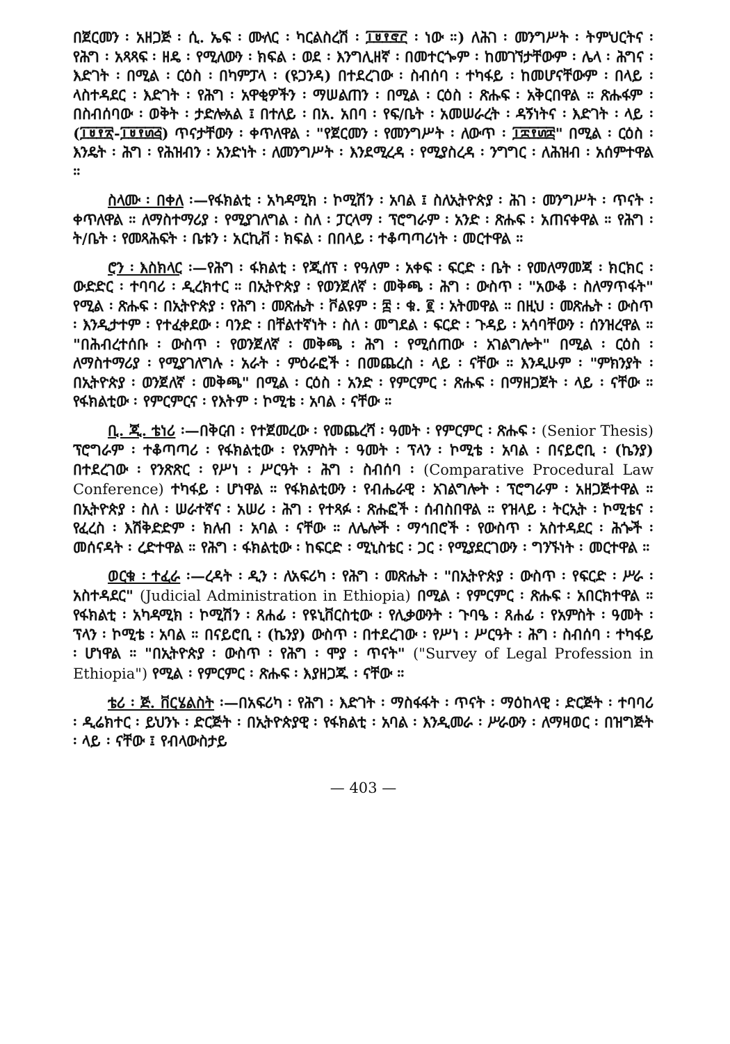በጀርመን ፡ አዘጋጅ ፡ ሲ. ኤፍ ፡ ሙለር ፡ ካርልስረሽ ፡ ፲፱፻፸፫ ፡ ነው ።) ለሕገ ፡ መንግሥት ፡ ትምህርትና ፡ የሕግ ፡ አጻጻፍ ፡ ዘዴ ፡ የሚለውን ፡ ክፍል ፡ ወደ ፡ እንግሊዘኛ ፡ በመተርጐም ፡ ከመገኘታቸውም ፡ ሌላ ፡ ሕግና ፡ እድገት ፡ በሚል ፡ ርዕስ ፡ በካምፓላ ፡ (ዩጋንዳ) በተደረገው ፡ ስብሰባ ፡ ተካፋይ ፡ ከመሆናቸውም ፡ በላይ ፡ ላስተዳደር ፡ እድገት ፡ የሕግ ፡ አዋቂዎችን ፡ ማሠልጠን ፡ በሚል ፡ ርዕስ ፡ ጽሑፍ ፡ አቅርበዋል ። ጽሑፋም ፡ በስብሰባው ፡ ወቅት ፡ ታድሎአል ፤ በተለይ ፡ በአ. አበባ ፡ የፍ/ቤት ፡ አመሠራረት ፡ ዳኝነትና ፡ እድገት ፡ ላይ ፡ (፲፱፻፳-፲፱፻፴፭) ጥናታቸውን ፡ ቀጥለዋል ፡ "የጀርመን ፡ የመንግሥት ፡ ለውጥ ፡ ፲፰፻፴፰" በሚል ፡ ርዕስ ፡ እንዴት ፡ ሕግ ፡ የሕዝብን ፡ አንድነት ፡ ለመንግሥት ፡ እንደሚረዳ ፡ የሚያስረዳ ፡ ንግግር ፡ ለሕዝብ ፡ አሰምተዋል ።
ስላሙ ፡ በቀለ ፡—የፋክልቲ ፡ አካዳሚክ ፡ ኮሚሽን ፡ አባል ፤ ስለኢትዮጵያ ፡ ሕገ ፡ መንግሥት ፡ ጥናት ፡ ቀጥለዋል ። ለማስተማሪያ ፡ የሚያገለግል ፡ ስለ ፡ ፓርላማ ፡ ፕሮግራም ፡ አንድ ፡ ጽሑፍ ፡ አጠናቀዋል ። የሕግ ፡ ት/ቤት ፡ የመጻሕፍት ፡ ቤቱን ፡ አርኪቭ ፡ ክፍል ፡ በበላይ ፡ ተቆጣጣሪነት ፡ መርተዋል ።
ሮን ፡ እስክላር ፡—የሕግ ፡ ፋክልቲ ፡ የጂሰፕ ፡ የዓለም ፡ አቀፍ ፡ ፍርድ ፡ ቤት ፡ የመለማመጃ ፡ ክርክር ፡ ውድድር ፡ ተባባሪ ፡ ዲረክተር ። በኢትዮጵያ ፡ የወንጀለኛ ፡ መቅጫ ፡ ሕግ ፡ ውስጥ ፡ "አውቆ ፡ ስለማጥፋት" የሚል ፡ ጽሑፍ ፡ በኢትዮጵያ ፡ የሕግ ፡ መጽሔት ፡ ቮልዩም ፡ ፰ ፡ ቁ. ፪ ፡ አትመዋል ። በዚህ ፡ መጽሔት ፡ ውስጥ ፡ እንዲታተም ፡ የተፈቀደው ፡ ባንድ ፡ በቸልተኛነት ፡ ስለ ፡ መግደል ፡ ፍርድ ፡ ጉዳይ ፡ አሳባቸውን ፡ ሰንዝረዋል ። "በሕብረተሰቡ ፡ ውስጥ ፡ የወንጀለኛ ፡ መቅጫ ፡ ሕግ ፡ የሚሰጠው ፡ አገልግሎት" በሚል ፡ ርዕስ ፡ ለማስተማሪያ ፡ የሚያገለግሉ ፡ አራት ፡ ምዕራፎች ፡ በመጨረስ ፡ ላይ ፡ ናቸው ። እንዲሁም ፡ "ምክንያት ፡ በኢትዮጵያ ፡ ወንጀለኛ ፡ መቅጫ" በሚል ፡ ርዕስ ፡ አንድ ፡ የምርምር ፡ ጽሑፍ ፡ በማዘጋጀት ፡ ላይ ፡ ናቸው ። የፋክልቲው ፡ የምርምርና ፡ የእትም ፡ ኮሚቴ ፡ አባል ፡ ናቸው ።
ቢ. ጂ. ቴነሪ ፡—በቅርብ ፡ የተጀመረው ፡ የመጨረሻ ፡ ዓመት ፡ የምርምር ፡ ጽሑፍ ፡ (Senior Thesis) ፕሮግራም ፡ ተቆጣጣሪ ፡ የፋክልቲው ፡ የአምስት ፡ ዓመት ፡ ፕላን ፡ ኮሚቴ ፡ አባል ፡ በናይሮቢ ፡ (ኬንያ) በተደረገው ፡ የንጽጽር ፡ የሥነ ፡ ሥርዓት ፡ ሕግ ፡ ስብሰባ ፡ (Comparative Procedural Law Conference) ተካፋይ ፡ ሆነዋል ። የፋክልቲውን ፡ የብሔራዊ ፡ አገልግሎት ፡ ፕሮግራም ፡ አዘጋጅተዋል ። በኢትዮጵያ ፡ ስለ ፡ ሠራተኛና ፡ አሠሪ ፡ ሕግ ፡ የተጻፉ ፡ ጽሑፎች ፡ ሰብስበዋል ። የዝላይ ፡ ትርኢት ፡ ኮሚቴና ፡ የፈረስ ፡ እሽቅድድም ፡ ክለብ ፡ አባል ፡ ናቸው ። ለሌሎች ፡ ማኅበሮች ፡ የውስጥ ፡ አስተዳደር ፡ ሕጐች ፡ መሰናዳት ፡ ረድተዋል ። የሕግ ፡ ፋክልቲው ፡ ከፍርድ ፡ ሚኒስቴር ፡ ጋር ፡ የሚያደርገውን ፡ ግንኙነት ፡ መርተዋል ።
ወርቁ ፡ ተፈራ ፡—ረዳት ፡ ዲን ፡ ለአፍሪካ ፡ የሕግ ፡ መጽሔት ፡ "በኢትዮጵያ ፡ ውስጥ ፡ የፍርድ ፡ ሥራ ፡ አስተዳደር" (Judicial Administration in Ethiopia) በሚል ፡ የምርምር ፡ ጽሑፍ ፡ አበርክተዋል ። የፋክልቲ ፡ አካዳሚክ ፡ ኮሚሽን ፡ ጸሐፊ ፡ የዩኒቨርስቲው ፡ የሊቃውንት ፡ ጉባዔ ፡ ጸሐፊ ፡ የአምስት ፡ ዓመት ፡ ፕላን ፡ ኮሚቴ ፡ አባል ። በናይሮቢ ፡ (ኬንያ) ውስጥ ፡ በተደረገው ፡ የሥነ ፡ ሥርዓት ፡ ሕግ ፡ ስብሰባ ፡ ተካፋይ ፡ ሆነዋል ። "በኢትዮጵያ ፡ ውስጥ ፡ የሕግ ፡ ሞያ ፡ ጥናት" ("Survey of Legal Profession in Ethiopia") የሚል ፡ የምርምር ፡ ጽሑፍ ፡ እያዘጋጁ ፡ ናቸው ።
ቴሪ ፡ ጅ. ቨርሄልስት ፡—በአፍሪካ ፡ የሕግ ፡ እድገት ፡ ማስፋፋት ፡ ጥናት ፡ ማዕከላዊ ፡ ድርጅት ፡ ተባባሪ ፡ ዲሬክተር ፡ ይህንኑ ፡ ድርጅት ፡ በኢትዮጵያዊ ፡ የፋክልቲ ፡ አባል ፡ እንዲመራ ፡ ሥራውን ፡ ለማዛወር ፡ በዝግጅት ፡ ላይ ፡ ናቸው ፤ የብላውስታይ
— 403 —